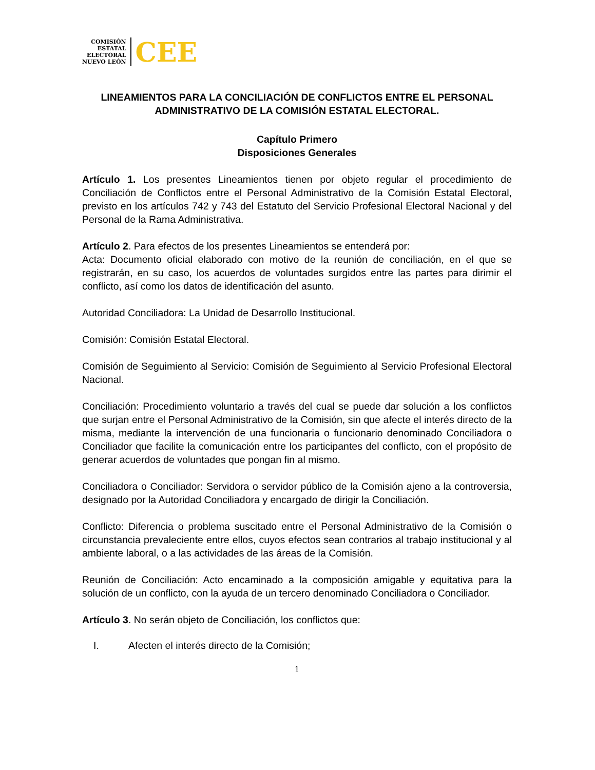COMISIÓN
ESTATAL
ELECTORAL
NUEVO LEÓN
CEE
LINEAMIENTOS PARA LA CONCILIACIÓN DE CONFLICTOS ENTRE EL PERSONAL ADMINISTRATIVO DE LA COMISIÓN ESTATAL ELECTORAL.
Capítulo Primero
Disposiciones Generales
Artículo 1. Los presentes Lineamientos tienen por objeto regular el procedimiento de Conciliación de Conflictos entre el Personal Administrativo de la Comisión Estatal Electoral, previsto en los artículos 742 y 743 del Estatuto del Servicio Profesional Electoral Nacional y del Personal de la Rama Administrativa.
Artículo 2. Para efectos de los presentes Lineamientos se entenderá por:
Acta: Documento oficial elaborado con motivo de la reunión de conciliación, en el que se registrarán, en su caso, los acuerdos de voluntades surgidos entre las partes para dirimir el conflicto, así como los datos de identificación del asunto.
Autoridad Conciliadora: La Unidad de Desarrollo Institucional.
Comisión: Comisión Estatal Electoral.
Comisión de Seguimiento al Servicio: Comisión de Seguimiento al Servicio Profesional Electoral Nacional.
Conciliación: Procedimiento voluntario a través del cual se puede dar solución a los conflictos que surjan entre el Personal Administrativo de la Comisión, sin que afecte el interés directo de la misma, mediante la intervención de una funcionaria o funcionario denominado Conciliadora o Conciliador que facilite la comunicación entre los participantes del conflicto, con el propósito de generar acuerdos de voluntades que pongan fin al mismo.
Conciliadora o Conciliador: Servidora o servidor público de la Comisión ajeno a la controversia, designado por la Autoridad Conciliadora y encargado de dirigir la Conciliación.
Conflicto: Diferencia o problema suscitado entre el Personal Administrativo de la Comisión o circunstancia prevaleciente entre ellos, cuyos efectos sean contrarios al trabajo institucional y al ambiente laboral, o a las actividades de las áreas de la Comisión.
Reunión de Conciliación: Acto encaminado a la composición amigable y equitativa para la solución de un conflicto, con la ayuda de un tercero denominado Conciliadora o Conciliador.
Artículo 3. No serán objeto de Conciliación, los conflictos que:
I. Afecten el interés directo de la Comisión;
1